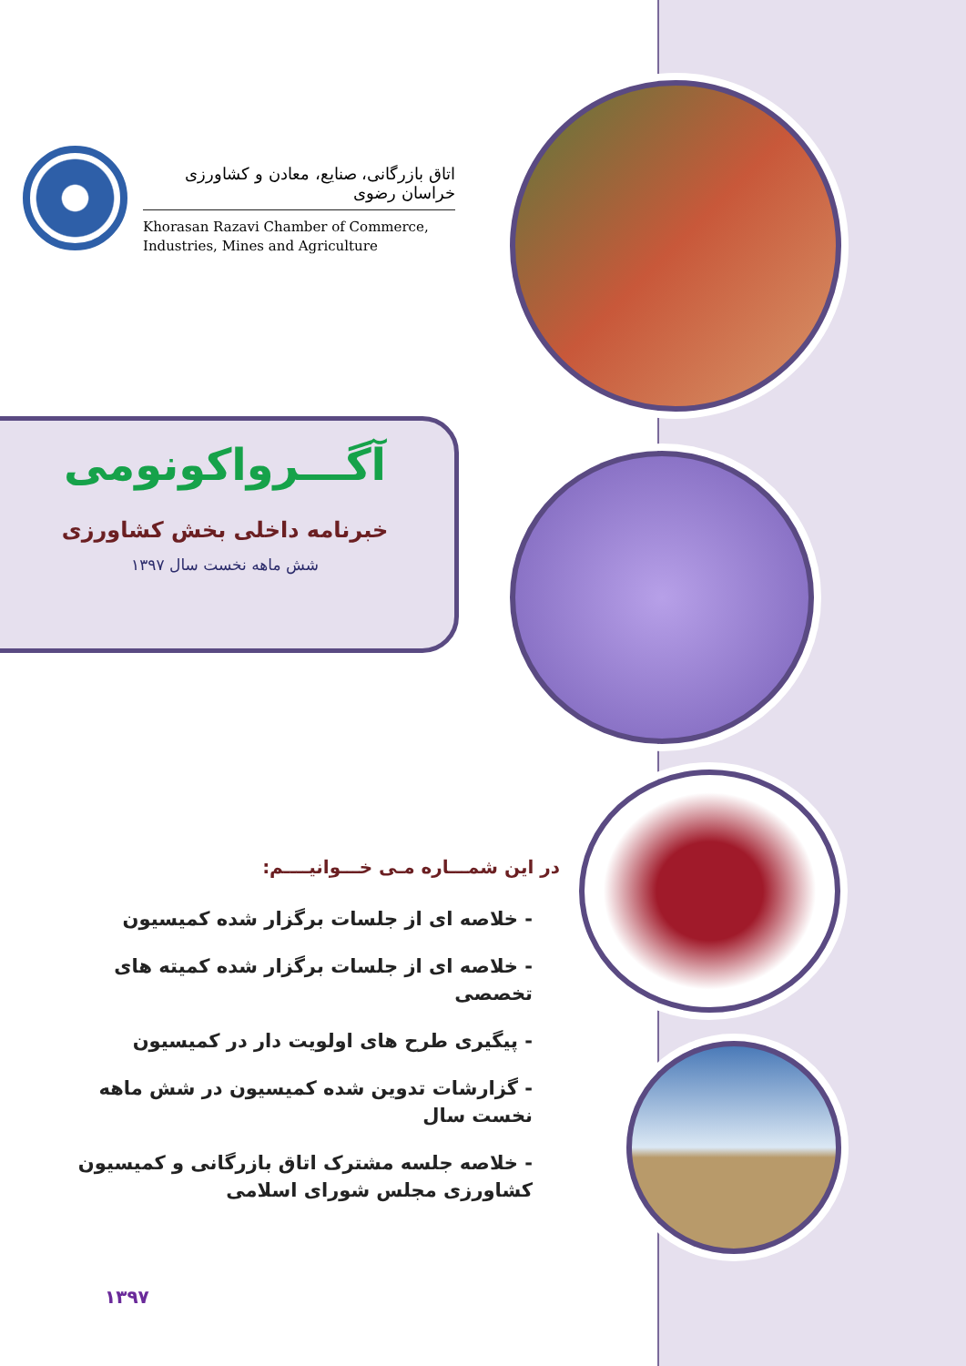اتاق بازرگانی، صنایع، معادن و کشاورزی خراسان رضوی
Khorasan Razavi Chamber of Commerce,
Industries, Mines and Agriculture
آگـــرواکونومی
خبرنامه داخلی بخش کشاورزی
شش ماهه نخست سال ۱۳۹۷
در این شمـــاره مـی خـــوانیــــم:
- خلاصه ای از جلسات برگزار شده کمیسیون
- خلاصه ای از جلسات برگزار شده کمیته های تخصصی
- پیگیری طرح های اولویت دار در کمیسیون
- گزارشات تدوین شده کمیسیون در شش ماهه نخست سال
- خلاصه جلسه مشترک اتاق بازرگانی و کمیسیون کشاورزی مجلس شورای اسلامی
۱۳۹۷